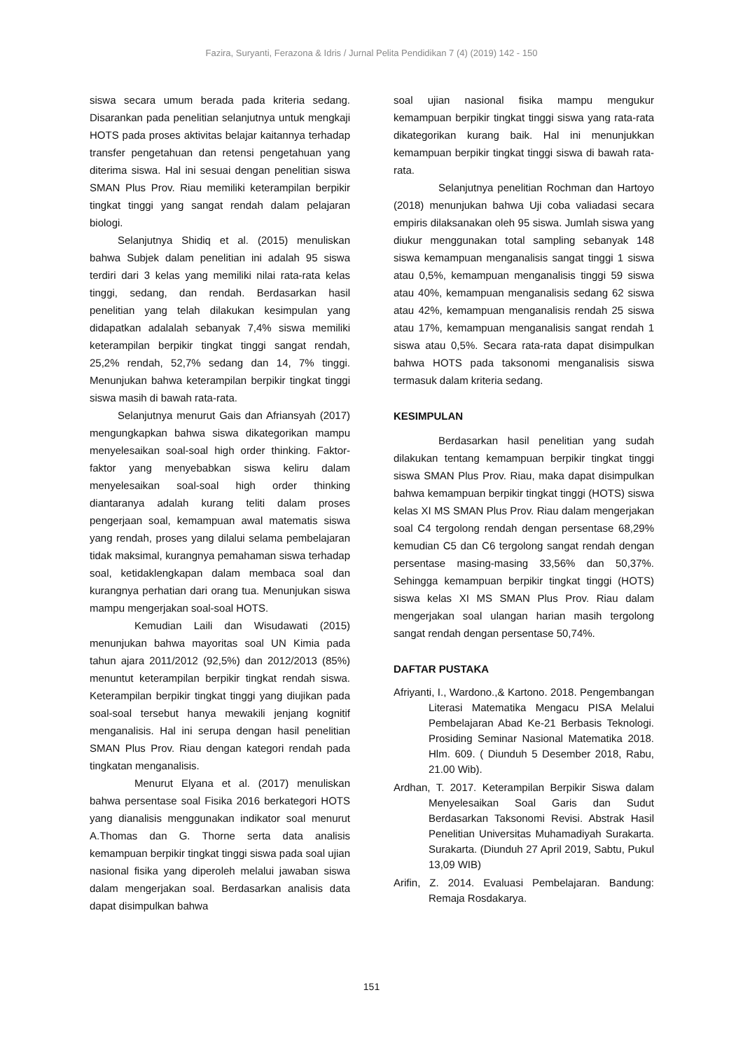Fazira, Suryanti, Ferazona & Idris / Jurnal Pelita Pendidikan 7 (4) (2019) 142 - 150
siswa secara umum berada pada kriteria sedang. Disarankan pada penelitian selanjutnya untuk mengkaji HOTS pada proses aktivitas belajar kaitannya terhadap transfer pengetahuan dan retensi pengetahuan yang diterima siswa. Hal ini sesuai dengan penelitian siswa SMAN Plus Prov. Riau memiliki keterampilan berpikir tingkat tinggi yang sangat rendah dalam pelajaran biologi.
Selanjutnya Shidiq et al. (2015) menuliskan bahwa Subjek dalam penelitian ini adalah 95 siswa terdiri dari 3 kelas yang memiliki nilai rata-rata kelas tinggi, sedang, dan rendah. Berdasarkan hasil penelitian yang telah dilakukan kesimpulan yang didapatkan adalalah sebanyak 7,4% siswa memiliki keterampilan berpikir tingkat tinggi sangat rendah, 25,2% rendah, 52,7% sedang dan 14, 7% tinggi. Menunjukan bahwa keterampilan berpikir tingkat tinggi siswa masih di bawah rata-rata.
Selanjutnya menurut Gais dan Afriansyah (2017) mengungkapkan bahwa siswa dikategorikan mampu menyelesaikan soal-soal high order thinking. Faktor-faktor yang menyebabkan siswa keliru dalam menyelesaikan soal-soal high order thinking diantaranya adalah kurang teliti dalam proses pengerjaan soal, kemampuan awal matematis siswa yang rendah, proses yang dilalui selama pembelajaran tidak maksimal, kurangnya pemahaman siswa terhadap soal, ketidaklengkapan dalam membaca soal dan kurangnya perhatian dari orang tua. Menunjukan siswa mampu mengerjakan soal-soal HOTS.
Kemudian Laili dan Wisudawati (2015) menunjukan bahwa mayoritas soal UN Kimia pada tahun ajara 2011/2012 (92,5%) dan 2012/2013 (85%) menuntut keterampilan berpikir tingkat rendah siswa. Keterampilan berpikir tingkat tinggi yang diujikan pada soal-soal tersebut hanya mewakili jenjang kognitif menganalisis. Hal ini serupa dengan hasil penelitian SMAN Plus Prov. Riau dengan kategori rendah pada tingkatan menganalisis.
Menurut Elyana et al. (2017) menuliskan bahwa persentase soal Fisika 2016 berkategori HOTS yang dianalisis menggunakan indikator soal menurut A.Thomas dan G. Thorne serta data analisis kemampuan berpikir tingkat tinggi siswa pada soal ujian nasional fisika yang diperoleh melalui jawaban siswa dalam mengerjakan soal. Berdasarkan analisis data dapat disimpulkan bahwa
soal ujian nasional fisika mampu mengukur kemampuan berpikir tingkat tinggi siswa yang rata-rata dikategorikan kurang baik. Hal ini menunjukkan kemampuan berpikir tingkat tinggi siswa di bawah rata-rata.
Selanjutnya penelitian Rochman dan Hartoyo (2018) menunjukan bahwa Uji coba valiadasi secara empiris dilaksanakan oleh 95 siswa. Jumlah siswa yang diukur menggunakan total sampling sebanyak 148 siswa kemampuan menganalisis sangat tinggi 1 siswa atau 0,5%, kemampuan menganalisis tinggi 59 siswa atau 40%, kemampuan menganalisis sedang 62 siswa atau 42%, kemampuan menganalisis rendah 25 siswa atau 17%, kemampuan menganalisis sangat rendah 1 siswa atau 0,5%. Secara rata-rata dapat disimpulkan bahwa HOTS pada taksonomi menganalisis siswa termasuk dalam kriteria sedang.
KESIMPULAN
Berdasarkan hasil penelitian yang sudah dilakukan tentang kemampuan berpikir tingkat tinggi siswa SMAN Plus Prov. Riau, maka dapat disimpulkan bahwa kemampuan berpikir tingkat tinggi (HOTS) siswa kelas XI MS SMAN Plus Prov. Riau dalam mengerjakan soal C4 tergolong rendah dengan persentase 68,29% kemudian C5 dan C6 tergolong sangat rendah dengan persentase masing-masing 33,56% dan 50,37%. Sehingga kemampuan berpikir tingkat tinggi (HOTS) siswa kelas XI MS SMAN Plus Prov. Riau dalam mengerjakan soal ulangan harian masih tergolong sangat rendah dengan persentase 50,74%.
DAFTAR PUSTAKA
Afriyanti, I., Wardono.,& Kartono. 2018. Pengembangan Literasi Matematika Mengacu PISA Melalui Pembelajaran Abad Ke-21 Berbasis Teknologi. Prosiding Seminar Nasional Matematika 2018. Hlm. 609. ( Diunduh 5 Desember 2018, Rabu, 21.00 Wib).
Ardhan, T. 2017. Keterampilan Berpikir Siswa dalam Menyelesaikan Soal Garis dan Sudut Berdasarkan Taksonomi Revisi. Abstrak Hasil Penelitian Universitas Muhamadiyah Surakarta. Surakarta. (Diunduh 27 April 2019, Sabtu, Pukul 13,09 WIB)
Arifin, Z. 2014. Evaluasi Pembelajaran. Bandung: Remaja Rosdakarya.
151